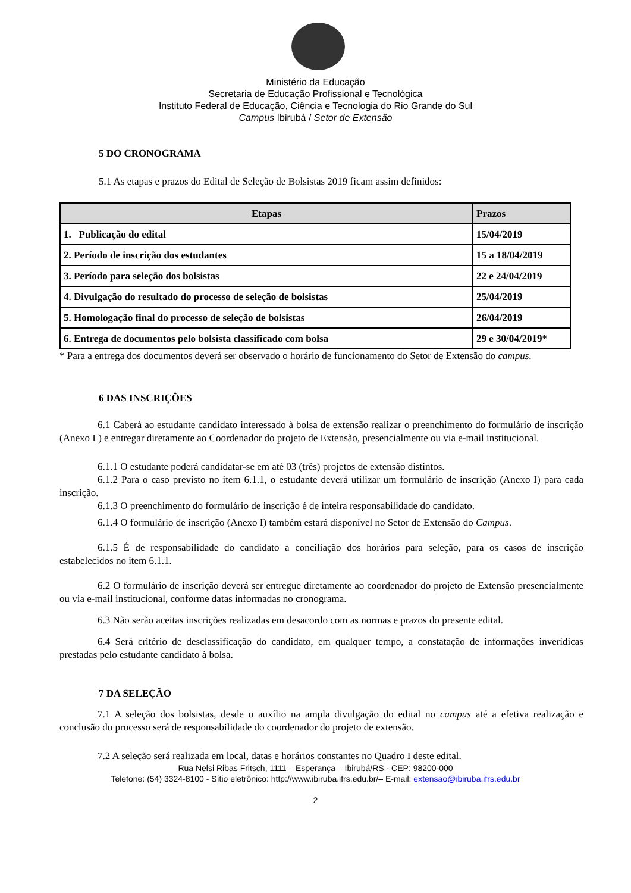Ministério da Educação
Secretaria de Educação Profissional e Tecnológica
Instituto Federal de Educação, Ciência e Tecnologia do Rio Grande do Sul
Campus Ibirubá / Setor de Extensão
5 DO CRONOGRAMA
5.1 As etapas e prazos do Edital de Seleção de Bolsistas 2019 ficam assim definidos:
| Etapas | Prazos |
| --- | --- |
| 1. Publicação do edital | 15/04/2019 |
| 2. Período de inscrição dos estudantes | 15 a 18/04/2019 |
| 3. Período para seleção dos bolsistas | 22 e 24/04/2019 |
| 4. Divulgação do resultado do processo de seleção de bolsistas | 25/04/2019 |
| 5. Homologação final do processo de seleção de bolsistas | 26/04/2019 |
| 6. Entrega de documentos pelo bolsista classificado com bolsa | 29 e 30/04/2019* |
* Para a entrega dos documentos deverá ser observado o horário de funcionamento do Setor de Extensão do campus.
6 DAS INSCRIÇÕES
6.1 Caberá ao estudante candidato interessado à bolsa de extensão realizar o preenchimento do formulário de inscrição (Anexo I ) e entregar diretamente ao Coordenador do projeto de Extensão, presencialmente ou via e-mail institucional.
6.1.1 O estudante poderá candidatar-se em até 03 (três) projetos de extensão distintos.
6.1.2 Para o caso previsto no item 6.1.1, o estudante deverá utilizar um formulário de inscrição (Anexo I) para cada inscrição.
6.1.3 O preenchimento do formulário de inscrição é de inteira responsabilidade do candidato.
6.1.4 O formulário de inscrição (Anexo I) também estará disponível no Setor de Extensão do Campus.
6.1.5 É de responsabilidade do candidato a conciliação dos horários para seleção, para os casos de inscrição estabelecidos no item 6.1.1.
6.2 O formulário de inscrição deverá ser entregue diretamente ao coordenador do projeto de Extensão presencialmente ou via e-mail institucional, conforme datas informadas no cronograma.
6.3 Não serão aceitas inscrições realizadas em desacordo com as normas e prazos do presente edital.
6.4 Será critério de desclassificação do candidato, em qualquer tempo, a constatação de informações inverídicas prestadas pelo estudante candidato à bolsa.
7 DA SELEÇÃO
7.1 A seleção dos bolsistas, desde o auxílio na ampla divulgação do edital no campus até a efetiva realização e conclusão do processo será de responsabilidade do coordenador do projeto de extensão.
7.2 A seleção será realizada em local, datas e horários constantes no Quadro I deste edital.
Rua Nelsi Ribas Fritsch, 1111 – Esperança – Ibirubá/RS - CEP: 98200-000
Telefone: (54) 3324-8100 - Sítio eletrônico: http://www.ibiruba.ifrs.edu.br/– E-mail: extensao@ibiruba.ifrs.edu.br
2